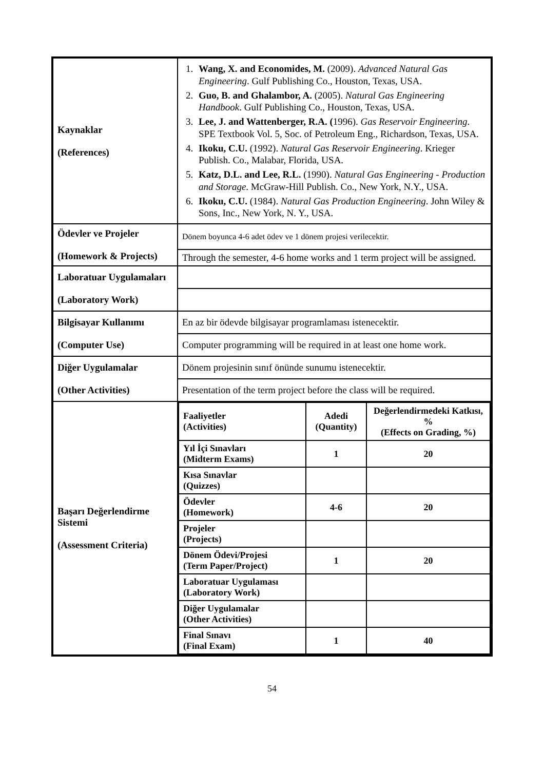| Kaynaklar (References) | 1. Wang, X. and Economides, M. (2009). Advanced Natural Gas Engineering . Gulf Publishing Co., Houston, Texas, USA. 2. Guo, B. and Ghalambor, A. (2005). Natural Gas Engineering Handbook . Gulf Publishing Co., Houston, Texas, USA. 3. Lee, J. and Wattenberger, R.A. ( 1996). Gas Reservoir Engineering . SPE Textbook Vol. 5, Soc. of Petroleum Eng., Richardson, Texas, USA. 4. Ikoku, C.U. (1992). Natural Gas Reservoir Engineering . Krieger Publish. Co., Malabar, Florida, USA. 5. Katz, D.L. and Lee, R.L. (1990). Natural Gas Engineering - Production and Storage . McGraw-Hill Publish. Co., New York, N.Y., USA. 6. Ikoku, C.U. (1984). Natural Gas Production Engineering . John Wiley & Sons, Inc., New York, N. Y., USA. |
| Ödevler ve Projeler (Homework & Projects) | Dönem boyunca 4-6 adet ödev ve 1 dönem projesi verilecektir. |
| | Through the semester, 4-6 home works and 1 term project will be assigned. |
| Laboratuar Uygulamaları (Laboratory Work) | |
| Bilgisayar Kullanımı (Computer Use) | En az bir ödevde bilgisayar programlaması istenecektir. |
| | Computer programming will be required in at least one home work. |
| Diğer Uygulamalar (Other Activities) | Dönem projesinin sınıf önünde sunumu istenecektir. |
| | Presentation of the term project before the class will be required. |
| Başarı Değerlendirme Sistemi (Assessment Criteria) | / Faaliyetler (Activities) / Adedi (Quantity) / Değerlendirmedeki Katkısı, % (Effects on Grading, %) / / Yıl İçi Sınavları (Midterm Exams) / 1 / 20 / / Kısa Sınavlar (Quizzes) / / / / Ödevler (Homework) / 4-6 / 20 / / Projeler (Projects) / / / / Dönem Ödevi/Projesi (Term Paper/Project) / 1 / 20 / / Laboratuar Uygulaması (Laboratory Work) / / / / Diğer Uygulamalar (Other Activities) / / / / Final Sınavı (Final Exam) / 1 / 40 / |
54